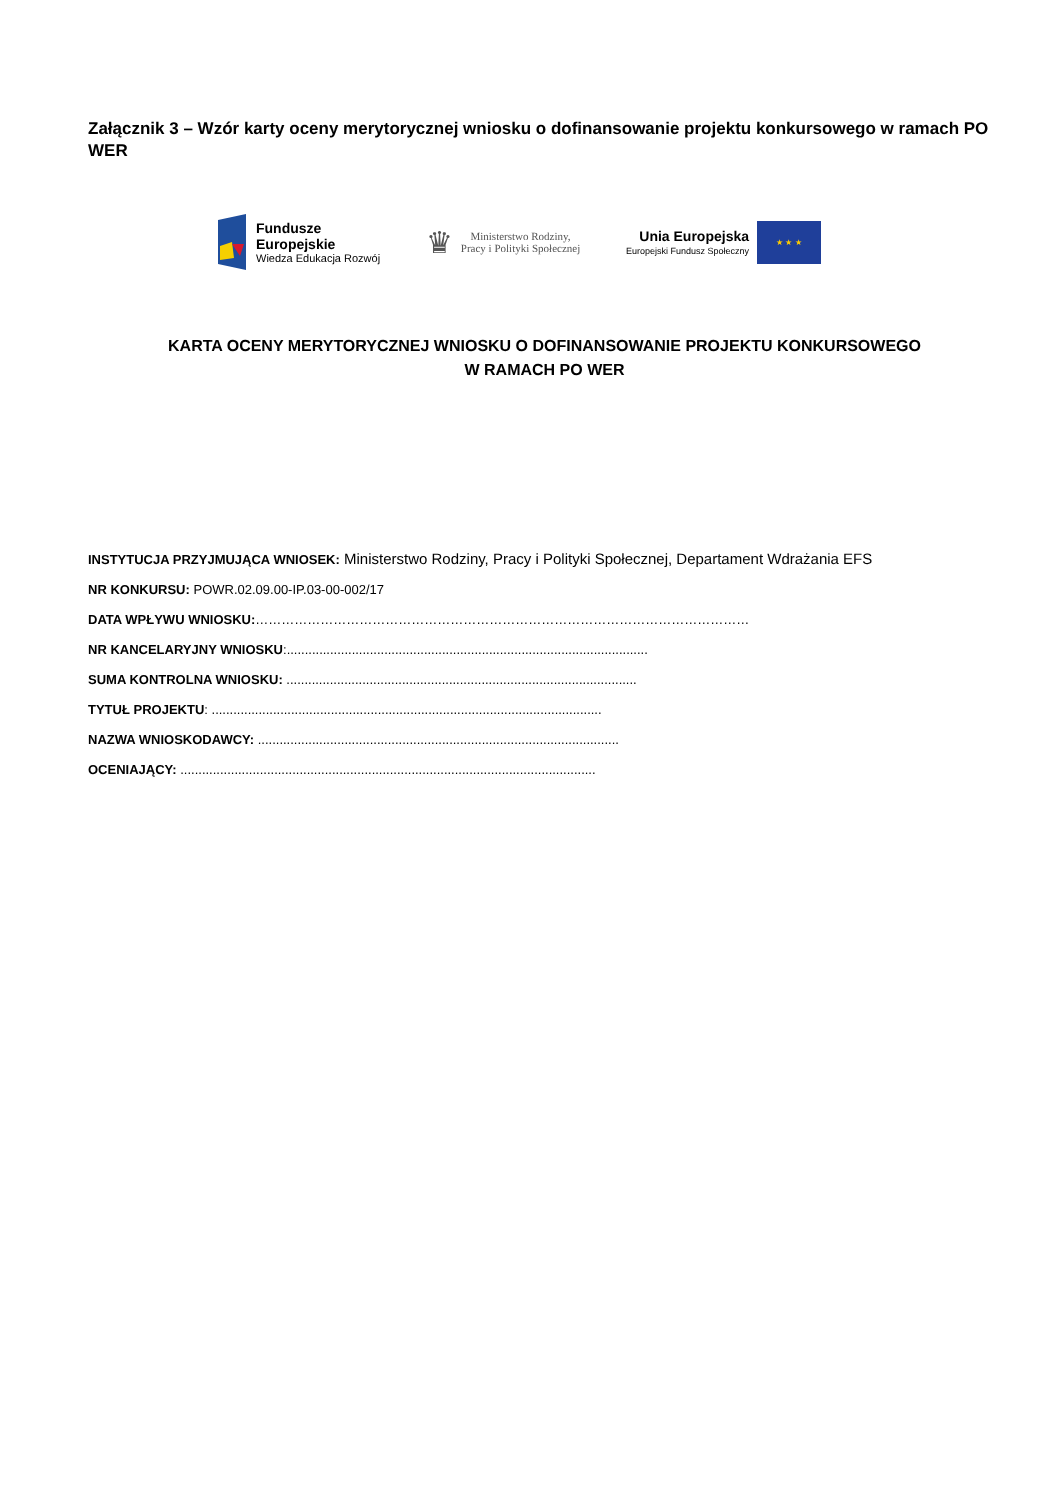Załącznik 3 – Wzór karty oceny merytorycznej wniosku o dofinansowanie projektu konkursowego w ramach PO WER
Fundusze
Europejskie
Wiedza Edukacja Rozwój
♛
Ministerstwo Rodziny,
Pracy i Polityki Społecznej
Unia Europejska
Europejski Fundusz Społeczny
★ ★ ★
KARTA OCENY MERYTORYCZNEJ WNIOSKU O DOFINANSOWANIE PROJEKTU KONKURSOWEGO
W RAMACH PO WER
INSTYTUCJA PRZYJMUJĄCA WNIOSEK: Ministerstwo Rodziny, Pracy i Polityki Społecznej, Departament Wdrażania EFS
NR KONKURSU: POWR.02.09.00-IP.03-00-002/17
DATA WPŁYWU WNIOSKU:……………………………………………………………………………………………………
NR KANCELARYJNY WNIOSKU:....................................................................................................
SUMA KONTROLNA WNIOSKU: .................................................................................................
TYTUŁ PROJEKTU: ............................................................................................................
NAZWA WNIOSKODAWCY: ....................................................................................................
OCENIAJĄCY: ...................................................................................................................